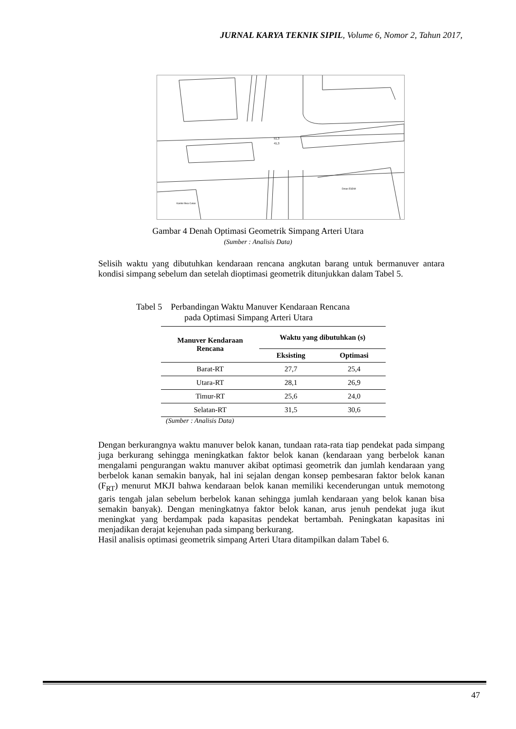JURNAL KARYA TEKNIK SIPIL, Volume 6, Nomor 2, Tahun 2017,
51,3
41,3
Dinas ESDM
Kantor Bea Cukai
Gambar 4 Denah Optimasi Geometrik Simpang Arteri Utara
(Sumber : Analisis Data)
Selisih waktu yang dibutuhkan kendaraan rencana angkutan barang untuk bermanuver antara kondisi simpang sebelum dan setelah dioptimasi geometrik ditunjukkan dalam Tabel 5.
Tabel 5 Perbandingan Waktu Manuver Kendaraan Rencana
pada Optimasi Simpang Arteri Utara
| Manuver Kendaraan Rencana | Waktu yang dibutuhkan (s) | |
| --- | --- | --- |
| | Eksisting | Optimasi |
| Barat-RT | 27,7 | 25,4 |
| Utara-RT | 28,1 | 26,9 |
| Timur-RT | 25,6 | 24,0 |
| Selatan-RT | 31,5 | 30,6 |
(Sumber : Analisis Data)
Dengan berkurangnya waktu manuver belok kanan, tundaan rata-rata tiap pendekat pada simpang juga berkurang sehingga meningkatkan faktor belok kanan (kendaraan yang berbelok kanan mengalami pengurangan waktu manuver akibat optimasi geometrik dan jumlah kendaraan yang berbelok kanan semakin banyak, hal ini sejalan dengan konsep pembesaran faktor belok kanan (F<sub>RT</sub>) menurut MKJI bahwa kendaraan belok kanan memiliki kecenderungan untuk memotong garis tengah jalan sebelum berbelok kanan sehingga jumlah kendaraan yang belok kanan bisa semakin banyak). Dengan meningkatnya faktor belok kanan, arus jenuh pendekat juga ikut meningkat yang berdampak pada kapasitas pendekat bertambah. Peningkatan kapasitas ini menjadikan derajat kejenuhan pada simpang berkurang.
Hasil analisis optimasi geometrik simpang Arteri Utara ditampilkan dalam Tabel 6.
47